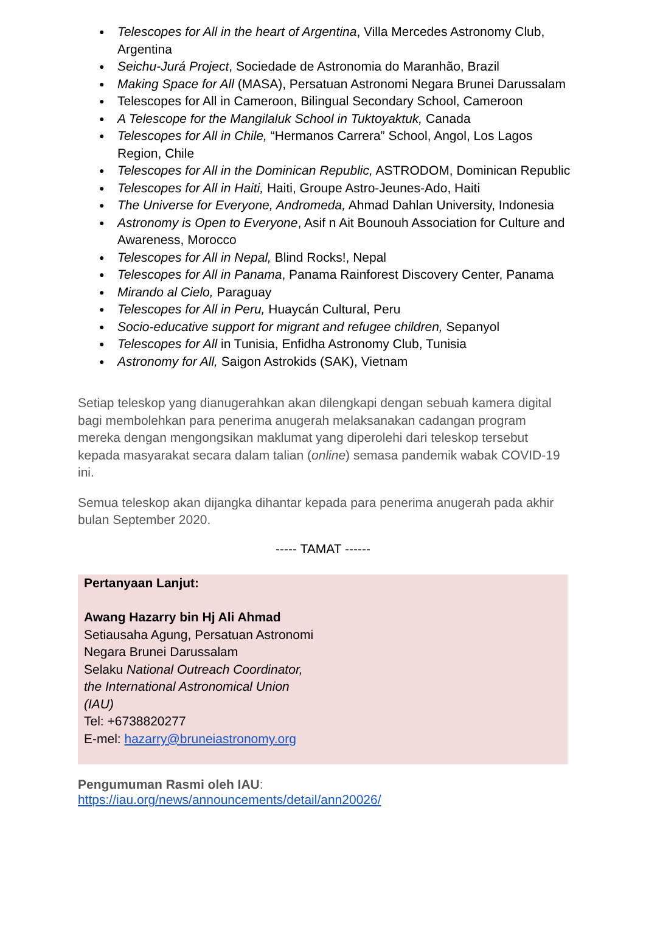● Telescopes for All in the heart of Argentina, Villa Mercedes Astronomy Club, Argentina
● Seichu-Jurá Project, Sociedade de Astronomia do Maranhão, Brazil
● Making Space for All (MASA), Persatuan Astronomi Negara Brunei Darussalam
● Telescopes for All in Cameroon, Bilingual Secondary School, Cameroon
● A Telescope for the Mangilaluk School in Tuktoyaktuk, Canada
● Telescopes for All in Chile, “Hermanos Carrera” School, Angol, Los Lagos Region, Chile
● Telescopes for All in the Dominican Republic, ASTRODOM, Dominican Republic
● Telescopes for All in Haiti, Haiti, Groupe Astro-Jeunes-Ado, Haiti
● The Universe for Everyone, Andromeda, Ahmad Dahlan University, Indonesia
● Astronomy is Open to Everyone, Asif n Ait Bounouh Association for Culture and Awareness, Morocco
● Telescopes for All in Nepal, Blind Rocks!, Nepal
● Telescopes for All in Panama, Panama Rainforest Discovery Center, Panama
● Mirando al Cielo, Paraguay
● Telescopes for All in Peru, Huaycán Cultural, Peru
● Socio-educative support for migrant and refugee children, Sepanyol
● Telescopes for All in Tunisia, Enfidha Astronomy Club, Tunisia
● Astronomy for All, Saigon Astrokids (SAK), Vietnam
Setiap teleskop yang dianugerahkan akan dilengkapi dengan sebuah kamera digital bagi membolehkan para penerima anugerah melaksanakan cadangan program mereka dengan mengongsikan maklumat yang diperolehi dari teleskop tersebut kepada masyarakat secara dalam talian (online) semasa pandemik wabak COVID-19 ini.
Semua teleskop akan dijangka dihantar kepada para penerima anugerah pada akhir bulan September 2020.
----- TAMAT ------
Pertanyaan Lanjut:
Awang Hazarry bin Hj Ali Ahmad
Setiausaha Agung, Persatuan Astronomi Negara Brunei Darussalam
Selaku National Outreach Coordinator, the International Astronomical Union (IAU)
Tel: +6738820277
E-mel: hazarry@bruneiastronomy.org
Pengumuman Rasmi oleh IAU:
https://iau.org/news/announcements/detail/ann20026/